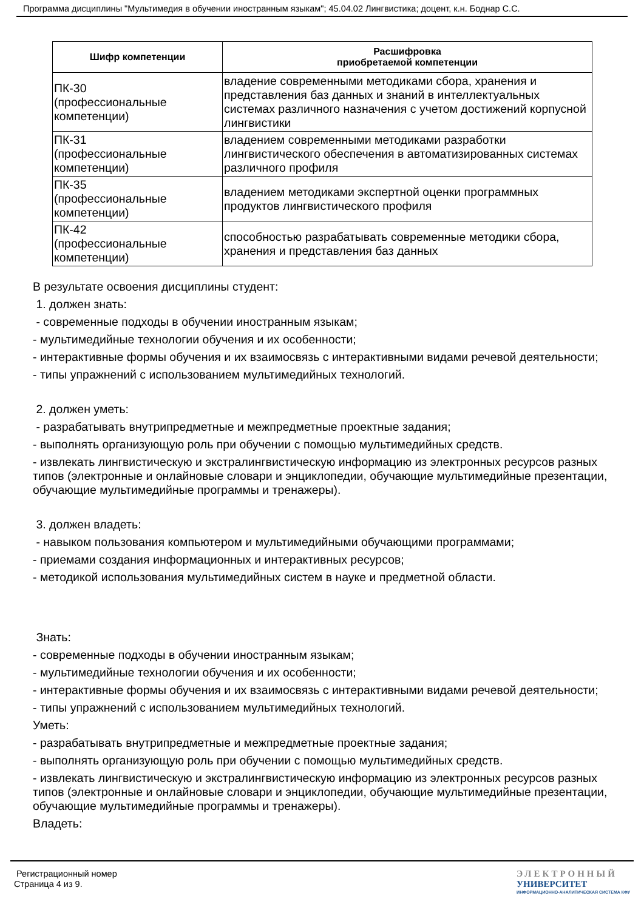Программа дисциплины "Мультимедия в обучении иностранным языкам"; 45.04.02 Лингвистика; доцент, к.н. Боднар С.С.
| Шифр компетенции | Расшифровка приобретаемой компетенции |
| --- | --- |
| ПК-30 (профессиональные компетенции) | владение современными методиками сбора, хранения и представления баз данных и знаний в интеллектуальных системах различного назначения с учетом достижений корпусной лингвистики |
| ПК-31 (профессиональные компетенции) | владением современными методиками разработки лингвистического обеспечения в автоматизированных системах различного профиля |
| ПК-35 (профессиональные компетенции) | владением методиками экспертной оценки программных продуктов лингвистического профиля |
| ПК-42 (профессиональные компетенции) | способностью разрабатывать современные методики сбора, хранения и представления баз данных |
В результате освоения дисциплины студент:
1. должен знать:
- современные подходы в обучении иностранным языкам;
- мультимедийные технологии обучения и их особенности;
- интерактивные формы обучения и их взаимосвязь с интерактивными видами речевой деятельности;
- типы упражнений с использованием мультимедийных технологий.
2. должен уметь:
- разрабатывать внутрипредметные и межпредметные проектные задания;
- выполнять организующую роль при обучении с помощью мультимедийных средств.
- извлекать лингвистическую и экстралингвистическую информацию из электронных ресурсов разных типов (электронные и онлайновые словари и энциклопедии, обучающие мультимедийные презентации, обучающие мультимедийные программы и тренажеры).
3. должен владеть:
- навыком пользования компьютером и мультимедийными обучающими программами;
- приемами создания информационных и интерактивных ресурсов;
- методикой использования мультимедийных систем в науке и предметной области.
Знать:
- современные подходы в обучении иностранным языкам;
- мультимедийные технологии обучения и их особенности;
- интерактивные формы обучения и их взаимосвязь с интерактивными видами речевой деятельности;
- типы упражнений с использованием мультимедийных технологий.
Уметь:
- разрабатывать внутрипредметные и межпредметные проектные задания;
- выполнять организующую роль при обучении с помощью мультимедийных средств.
- извлекать лингвистическую и экстралингвистическую информацию из электронных ресурсов разных типов (электронные и онлайновые словари и энциклопедии, обучающие мультимедийные презентации, обучающие мультимедийные программы и тренажеры).
Владеть:
Регистрационный номер
Страница 4 из 9.
ЭЛЕКТРОННЫЙ
УНИВЕРСИТЕТ
ИНФОРМАЦИОННО-АНАЛИТИЧЕСКАЯ СИСТЕМА КФУ